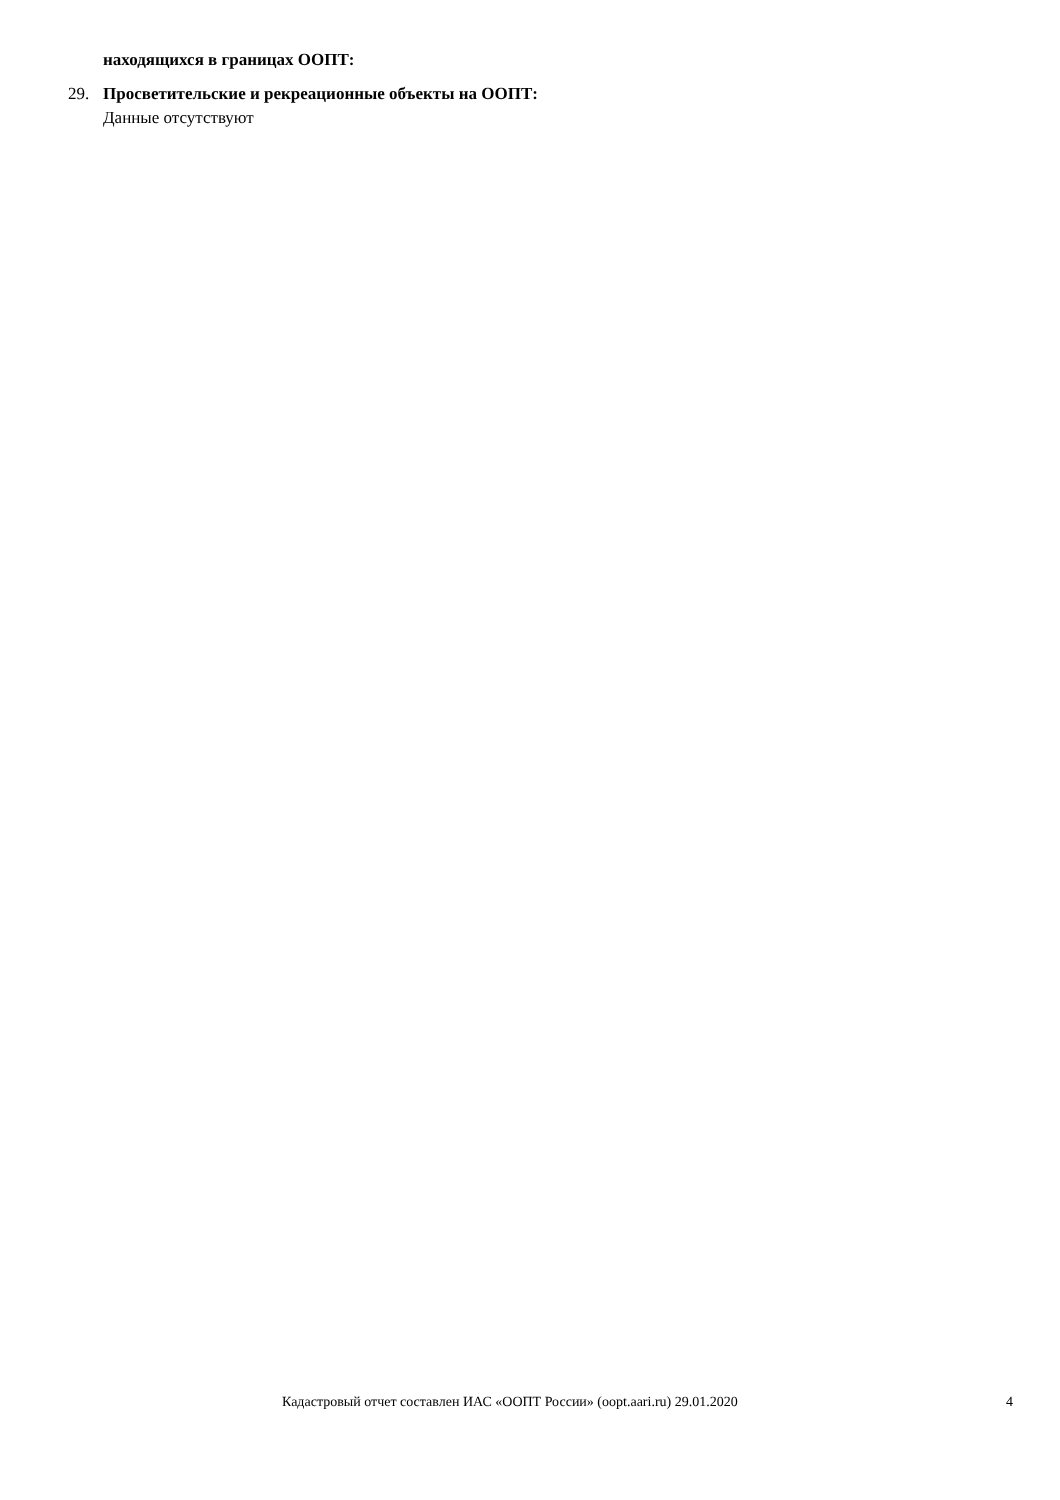находящихся в границах ООПТ:
29. Просветительские и рекреационные объекты на ООПТ:
Данные отсутствуют
Кадастровый отчет составлен ИАС «ООПТ России» (oopt.aari.ru) 29.01.2020 4